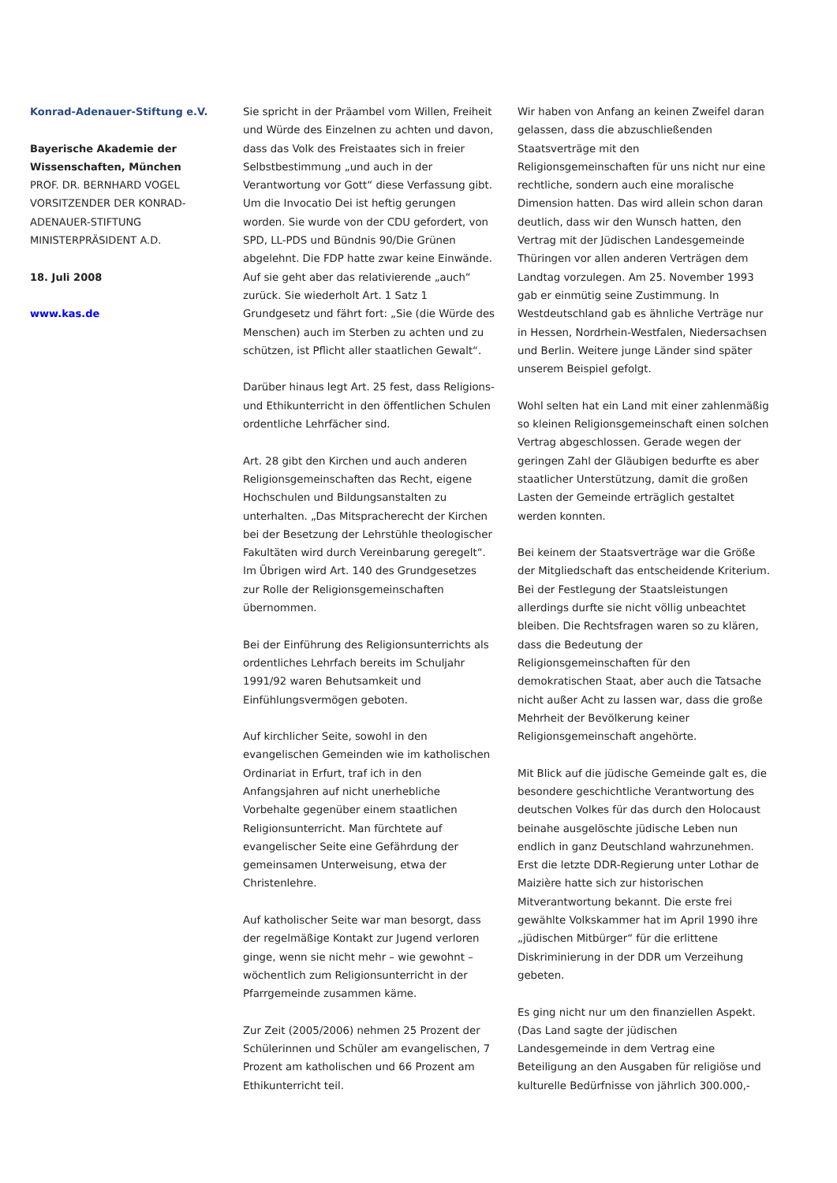Konrad-Adenauer-Stiftung e.V.
Bayerische Akademie der Wissenschaften, München
PROF. DR. BERNHARD VOGEL
VORSITZENDER DER KONRAD-ADENAUER-STIFTUNG
MINISTERPRÄSIDENT A.D.
18. Juli 2008
www.kas.de
Sie spricht in der Präambel vom Willen, Freiheit und Würde des Einzelnen zu achten und davon, dass das Volk des Freistaates sich in freier Selbstbestimmung „und auch in der Verantwortung vor Gott“ diese Verfassung gibt. Um die Invocatio Dei ist heftig gerungen worden. Sie wurde von der CDU gefordert, von SPD, LL-PDS und Bündnis 90/Die Grünen abgelehnt. Die FDP hatte zwar keine Einwände. Auf sie geht aber das relativierende „auch“ zurück. Sie wiederholt Art. 1 Satz 1 Grundgesetz und fährt fort: „Sie (die Würde des Menschen) auch im Sterben zu achten und zu schützen, ist Pflicht aller staatlichen Gewalt“.
Darüber hinaus legt Art. 25 fest, dass Religions- und Ethikunterricht in den öffentlichen Schulen ordentliche Lehrfächer sind.
Art. 28 gibt den Kirchen und auch anderen Religionsgemeinschaften das Recht, eigene Hochschulen und Bildungsanstalten zu unterhalten. „Das Mitspracherecht der Kirchen bei der Besetzung der Lehrstühle theologischer Fakultäten wird durch Vereinbarung geregelt“. Im Übrigen wird Art. 140 des Grundgesetzes zur Rolle der Religionsgemeinschaften übernommen.
Bei der Einführung des Religionsunterrichts als ordentliches Lehrfach bereits im Schuljahr 1991/92 waren Behutsamkeit und Einfühlungsvermögen geboten.
Auf kirchlicher Seite, sowohl in den evangelischen Gemeinden wie im katholischen Ordinariat in Erfurt, traf ich in den Anfangsjahren auf nicht unerhebliche Vorbehalte gegenüber einem staatlichen Religionsunterricht. Man fürchtete auf evangelischer Seite eine Gefährdung der gemeinsamen Unterweisung, etwa der Christenlehre.
Auf katholischer Seite war man besorgt, dass der regelmäßige Kontakt zur Jugend verloren ginge, wenn sie nicht mehr – wie gewohnt – wöchentlich zum Religionsunterricht in der Pfarrgemeinde zusammen käme.
Zur Zeit (2005/2006) nehmen 25 Prozent der Schülerinnen und Schüler am evangelischen, 7 Prozent am katholischen und 66 Prozent am Ethikunterricht teil.
Wir haben von Anfang an keinen Zweifel daran gelassen, dass die abzuschließenden Staatsverträge mit den Religionsgemeinschaften für uns nicht nur eine rechtliche, sondern auch eine moralische Dimension hatten. Das wird allein schon daran deutlich, dass wir den Wunsch hatten, den Vertrag mit der Jüdischen Landesgemeinde Thüringen vor allen anderen Verträgen dem Landtag vorzulegen. Am 25. November 1993 gab er einmütig seine Zustimmung. In Westdeutschland gab es ähnliche Verträge nur in Hessen, Nordrhein-Westfalen, Niedersachsen und Berlin. Weitere junge Länder sind später unserem Beispiel gefolgt.
Wohl selten hat ein Land mit einer zahlenmäßig so kleinen Religionsgemeinschaft einen solchen Vertrag abgeschlossen. Gerade wegen der geringen Zahl der Gläubigen bedurfte es aber staatlicher Unterstützung, damit die großen Lasten der Gemeinde erträglich gestaltet werden konnten.
Bei keinem der Staatsverträge war die Größe der Mitgliedschaft das entscheidende Kriterium. Bei der Festlegung der Staatsleistungen allerdings durfte sie nicht völlig unbeachtet bleiben. Die Rechtsfragen waren so zu klären, dass die Bedeutung der Religionsgemeinschaften für den demokratischen Staat, aber auch die Tatsache nicht außer Acht zu lassen war, dass die große Mehrheit der Bevölkerung keiner Religionsgemeinschaft angehörte.
Mit Blick auf die jüdische Gemeinde galt es, die besondere geschichtliche Verantwortung des deutschen Volkes für das durch den Holocaust beinahe ausgelöschte jüdische Leben nun endlich in ganz Deutschland wahrzunehmen. Erst die letzte DDR-Regierung unter Lothar de Maizière hatte sich zur historischen Mitverantwortung bekannt. Die erste frei gewählte Volkskammer hat im April 1990 ihre „jüdischen Mitbürger“ für die erlittene Diskriminierung in der DDR um Verzeihung gebeten.
Es ging nicht nur um den finanziellen Aspekt. (Das Land sagte der jüdischen Landesgemeinde in dem Vertrag eine Beteiligung an den Ausgaben für religiöse und kulturelle Bedürfnisse von jährlich 300.000,-